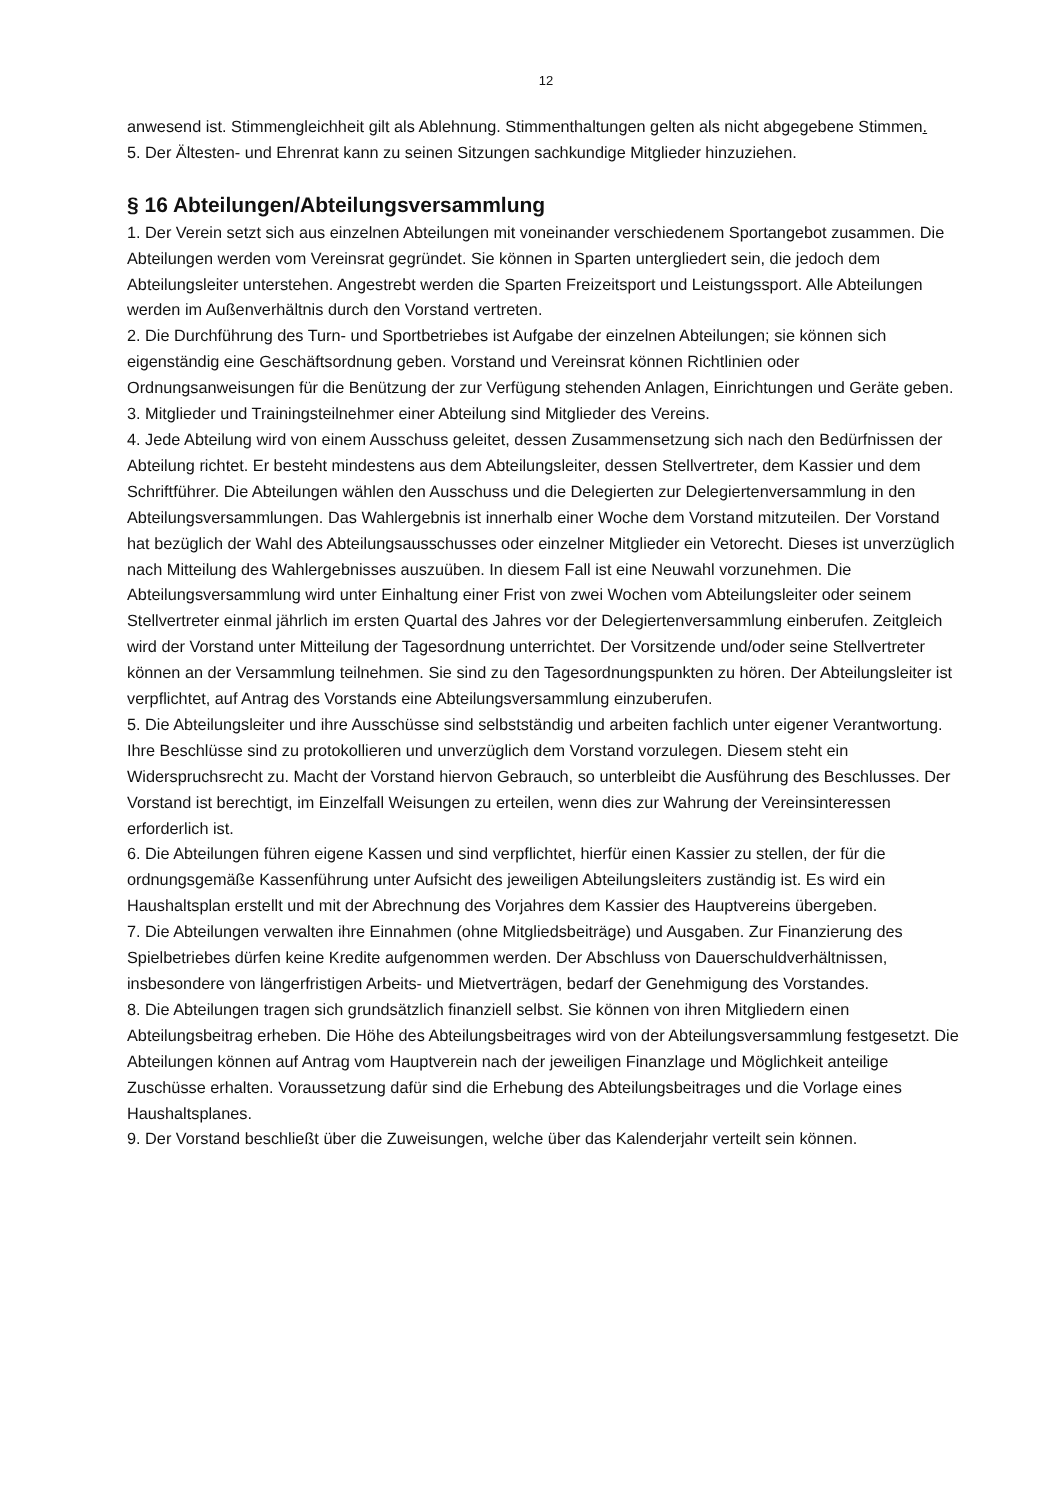12
anwesend ist. Stimmengleichheit gilt als Ablehnung. Stimmenthaltungen gelten als nicht abgegebene Stimmen.
5. Der Ältesten- und Ehrenrat kann zu seinen Sitzungen sachkundige Mitglieder hinzuziehen.
§ 16 Abteilungen/Abteilungsversammlung
1. Der Verein setzt sich aus einzelnen Abteilungen mit voneinander verschiedenem Sportangebot zusammen. Die Abteilungen werden vom Vereinsrat gegründet. Sie können in Sparten untergliedert sein, die jedoch dem Abteilungsleiter unterstehen. Angestrebt werden die Sparten Freizeitsport und Leistungssport. Alle Abteilungen werden im Außenverhältnis durch den Vorstand vertreten.
2. Die Durchführung des Turn- und Sportbetriebes ist Aufgabe der einzelnen Abteilungen; sie können sich eigenständig eine Geschäftsordnung geben. Vorstand und Vereinsrat können Richtlinien oder Ordnungsanweisungen für die Benützung der zur Verfügung stehenden Anlagen, Einrichtungen und Geräte geben.
3. Mitglieder und Trainingsteilnehmer einer Abteilung sind Mitglieder des Vereins.
4. Jede Abteilung wird von einem Ausschuss geleitet, dessen Zusammensetzung sich nach den Bedürfnissen der Abteilung richtet. Er besteht mindestens aus dem Abteilungsleiter, dessen Stellvertreter, dem Kassier und dem Schriftführer. Die Abteilungen wählen den Ausschuss und die Delegierten zur Delegiertenversammlung in den Abteilungsversammlungen. Das Wahlergebnis ist innerhalb einer Woche dem Vorstand mitzuteilen. Der Vorstand hat bezüglich der Wahl des Abteilungsausschusses oder einzelner Mitglieder ein Vetorecht. Dieses ist unverzüglich nach Mitteilung des Wahlergebnisses auszuüben. In diesem Fall ist eine Neuwahl vorzunehmen. Die Abteilungsversammlung wird unter Einhaltung einer Frist von zwei Wochen vom Abteilungsleiter oder seinem Stellvertreter einmal jährlich im ersten Quartal des Jahres vor der Delegiertenversammlung einberufen. Zeitgleich wird der Vorstand unter Mitteilung der Tagesordnung unterrichtet. Der Vorsitzende und/oder seine Stellvertreter können an der Versammlung teilnehmen. Sie sind zu den Tagesordnungspunkten zu hören. Der Abteilungsleiter ist verpflichtet, auf Antrag des Vorstands eine Abteilungsversammlung einzuberufen.
5. Die Abteilungsleiter und ihre Ausschüsse sind selbstständig und arbeiten fachlich unter eigener Verantwortung. Ihre Beschlüsse sind zu protokollieren und unverzüglich dem Vorstand vorzulegen. Diesem steht ein Widerspruchsrecht zu. Macht der Vorstand hiervon Gebrauch, so unterbleibt die Ausführung des Beschlusses. Der Vorstand ist berechtigt, im Einzelfall Weisungen zu erteilen, wenn dies zur Wahrung der Vereinsinteressen erforderlich ist.
6. Die Abteilungen führen eigene Kassen und sind verpflichtet, hierfür einen Kassier zu stellen, der für die ordnungsgemäße Kassenführung unter Aufsicht des jeweiligen Abteilungsleiters zuständig ist. Es wird ein Haushaltsplan erstellt und mit der Abrechnung des Vorjahres dem Kassier des Hauptvereins übergeben.
7. Die Abteilungen verwalten ihre Einnahmen (ohne Mitgliedsbeiträge) und Ausgaben. Zur Finanzierung des Spielbetriebes dürfen keine Kredite aufgenommen werden. Der Abschluss von Dauerschuldverhältnissen, insbesondere von längerfristigen Arbeits- und Mietverträgen, bedarf der Genehmigung des Vorstandes.
8. Die Abteilungen tragen sich grundsätzlich finanziell selbst. Sie können von ihren Mitgliedern einen Abteilungsbeitrag erheben. Die Höhe des Abteilungsbeitrages wird von der Abteilungsversammlung festgesetzt. Die Abteilungen können auf Antrag vom Hauptverein nach der jeweiligen Finanzlage und Möglichkeit anteilige Zuschüsse erhalten. Voraussetzung dafür sind die Erhebung des Abteilungsbeitrages und die Vorlage eines Haushaltsplanes.
9. Der Vorstand beschließt über die Zuweisungen, welche über das Kalenderjahr verteilt sein können.